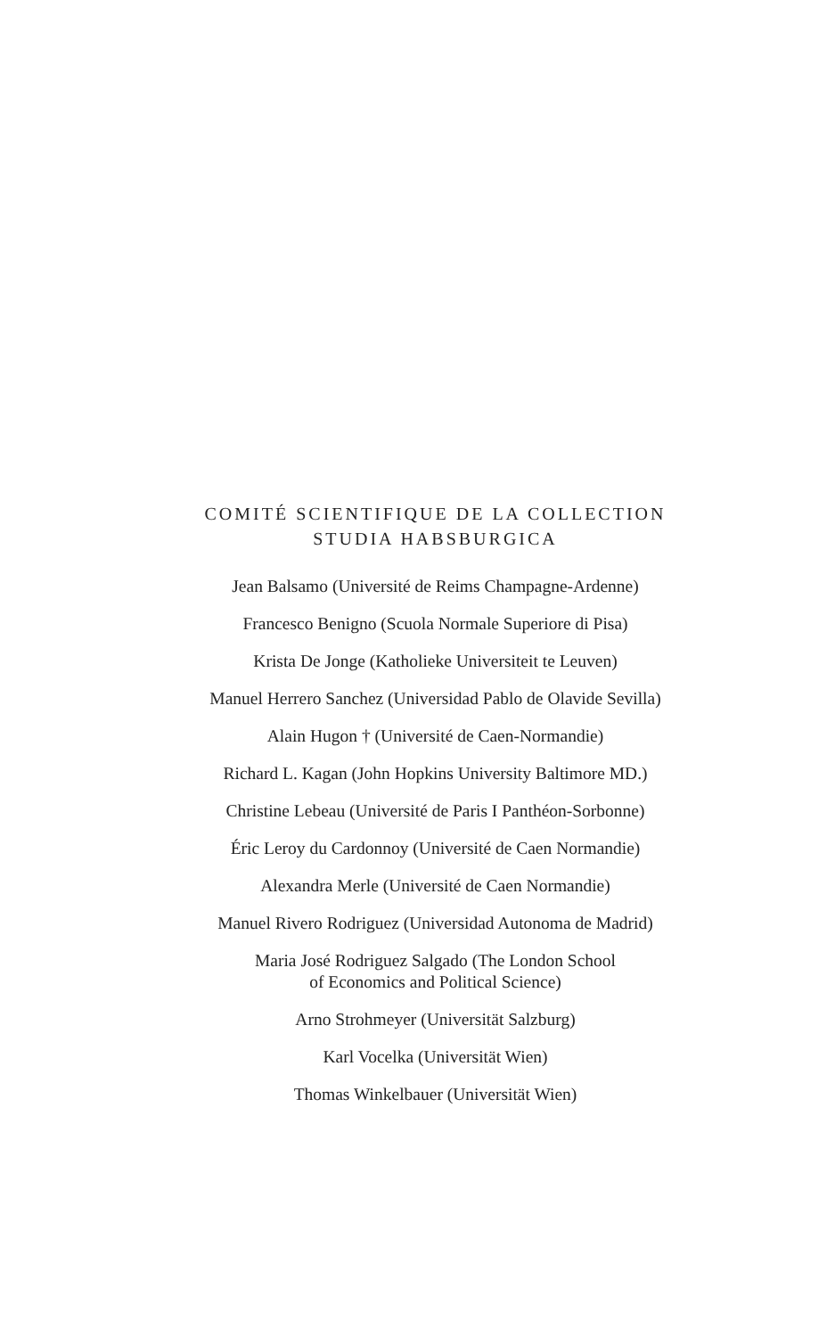COMITÉ SCIENTIFIQUE DE LA COLLECTION
STUDIA HABSBURGICA
Jean Balsamo (Université de Reims Champagne-Ardenne)
Francesco Benigno (Scuola Normale Superiore di Pisa)
Krista De Jonge (Katholieke Universiteit te Leuven)
Manuel Herrero Sanchez (Universidad Pablo de Olavide Sevilla)
Alain Hugon † (Université de Caen-Normandie)
Richard L. Kagan (John Hopkins University Baltimore MD.)
Christine Lebeau (Université de Paris I Panthéon-Sorbonne)
Éric Leroy du Cardonnoy (Université de Caen Normandie)
Alexandra Merle (Université de Caen Normandie)
Manuel Rivero Rodriguez (Universidad Autonoma de Madrid)
Maria José Rodriguez Salgado (The London School
of Economics and Political Science)
Arno Strohmeyer (Universität Salzburg)
Karl Vocelka (Universität Wien)
Thomas Winkelbauer (Universität Wien)